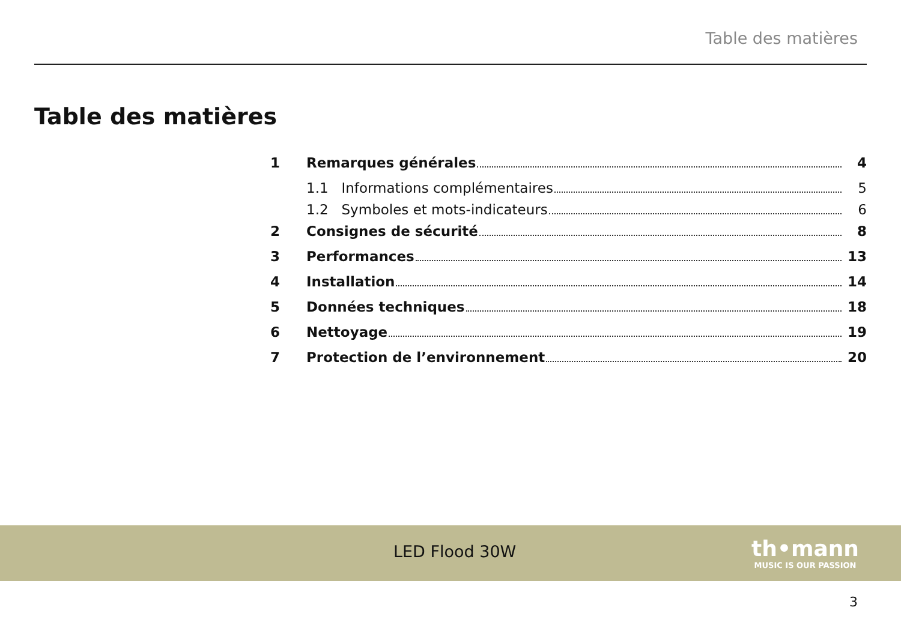Table des matières
Table des matières
1 Remarques générales 4
1.1 Informations complémentaires 5
1.2 Symboles et mots-indicateurs 6
2 Consignes de sécurité 8
3 Performances 13
4 Installation 14
5 Données techniques 18
6 Nettoyage 19
7 Protection de l’environnement 20
LED Flood 30W
th•mann
MUSIC IS OUR PASSION
3